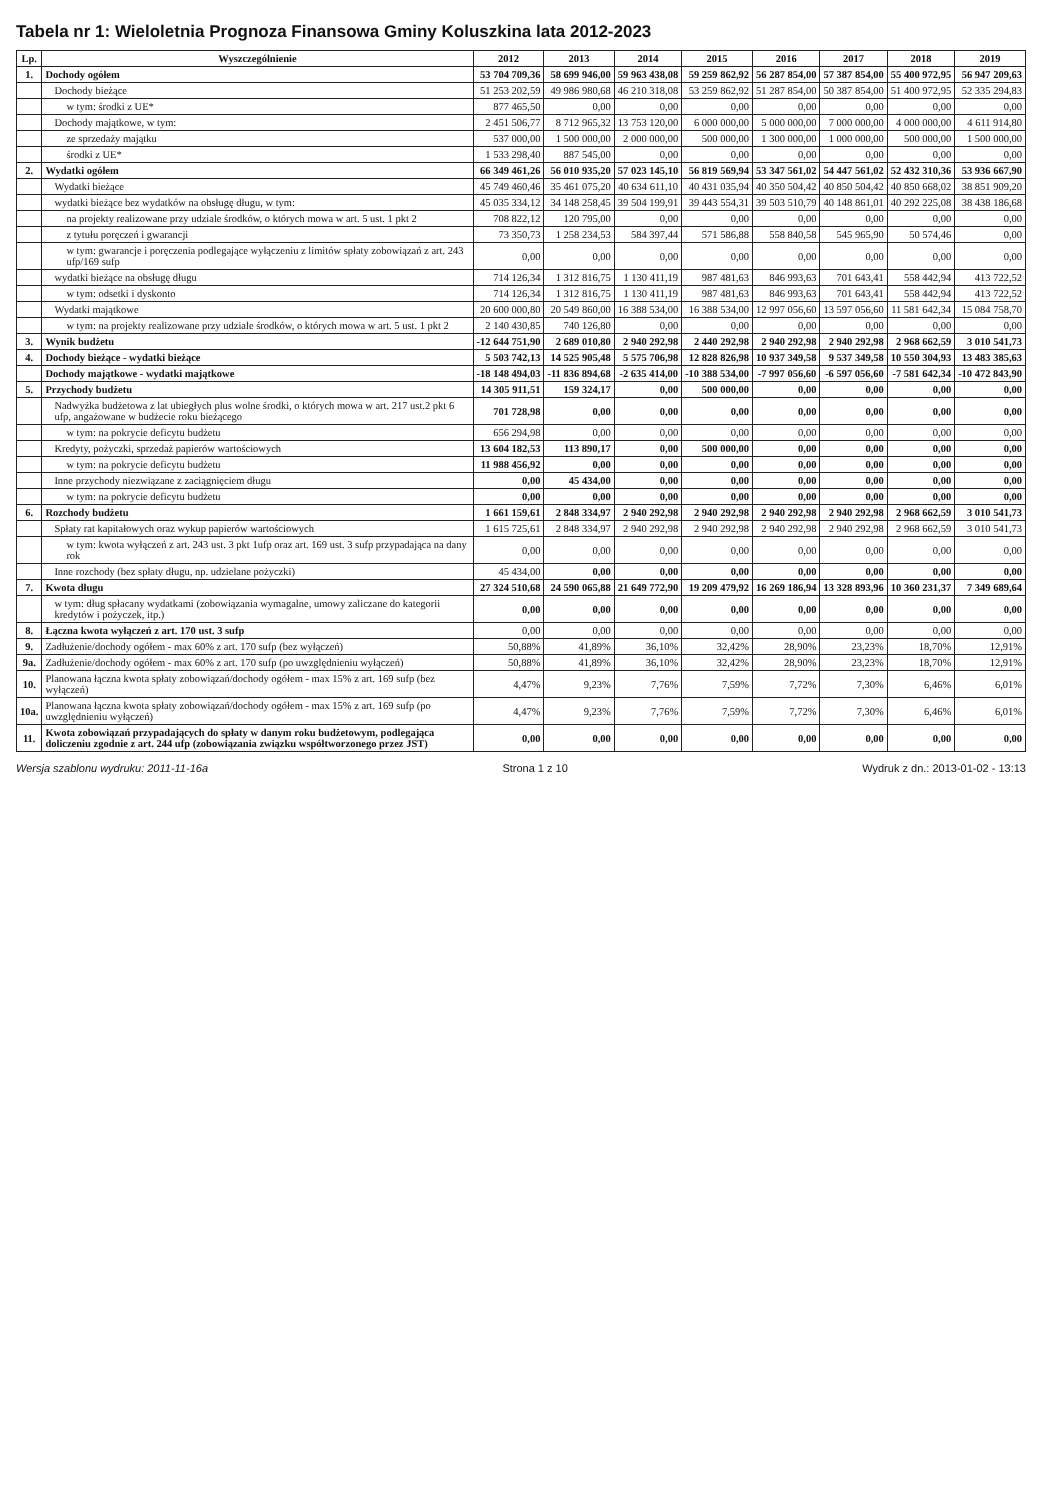Tabela nr 1: Wieloletnia Prognoza Finansowa Gminy Koluszkina lata 2012-2023
| Lp. | Wyszczególnienie | 2012 | 2013 | 2014 | 2015 | 2016 | 2017 | 2018 | 2019 |
| --- | --- | --- | --- | --- | --- | --- | --- | --- | --- |
| 1. | Dochody ogółem | 53 704 709,36 | 58 699 946,00 | 59 963 438,08 | 59 259 862,92 | 56 287 854,00 | 57 387 854,00 | 55 400 972,95 | 56 947 209,63 |
| | Dochody bieżące | 51 253 202,59 | 49 986 980,68 | 46 210 318,08 | 53 259 862,92 | 51 287 854,00 | 50 387 854,00 | 51 400 972,95 | 52 335 294,83 |
| | w tym: środki z UE* | 877 465,50 | 0,00 | 0,00 | 0,00 | 0,00 | 0,00 | 0,00 | 0,00 |
| | Dochody majątkowe, w tym: | 2 451 506,77 | 8 712 965,32 | 13 753 120,00 | 6 000 000,00 | 5 000 000,00 | 7 000 000,00 | 4 000 000,00 | 4 611 914,80 |
| | ze sprzedaży majątku | 537 000,00 | 1 500 000,00 | 2 000 000,00 | 500 000,00 | 1 300 000,00 | 1 000 000,00 | 500 000,00 | 1 500 000,00 |
| | środki z UE* | 1 533 298,40 | 887 545,00 | 0,00 | 0,00 | 0,00 | 0,00 | 0,00 | 0,00 |
| 2. | Wydatki ogółem | 66 349 461,26 | 56 010 935,20 | 57 023 145,10 | 56 819 569,94 | 53 347 561,02 | 54 447 561,02 | 52 432 310,36 | 53 936 667,90 |
| | Wydatki bieżące | 45 749 460,46 | 35 461 075,20 | 40 634 611,10 | 40 431 035,94 | 40 350 504,42 | 40 850 504,42 | 40 850 668,02 | 38 851 909,20 |
| | wydatki bieżące bez wydatków na obsługę długu, w tym: | 45 035 334,12 | 34 148 258,45 | 39 504 199,91 | 39 443 554,31 | 39 503 510,79 | 40 148 861,01 | 40 292 225,08 | 38 438 186,68 |
| | na projekty realizowane przy udziale środków, o których mowa w art. 5 ust. 1 pkt 2 | 708 822,12 | 120 795,00 | 0,00 | 0,00 | 0,00 | 0,00 | 0,00 | 0,00 |
| | z tytułu poręczeń i gwarancji | 73 350,73 | 1 258 234,53 | 584 397,44 | 571 586,88 | 558 840,58 | 545 965,90 | 50 574,46 | 0,00 |
| | w tym: gwarancje i poręczenia podlegające wyłączeniu z limitów spłaty zobowiązań z art. 243 ufp/169 sufp | 0,00 | 0,00 | 0,00 | 0,00 | 0,00 | 0,00 | 0,00 | 0,00 |
| | wydatki bieżące na obsługę długu | 714 126,34 | 1 312 816,75 | 1 130 411,19 | 987 481,63 | 846 993,63 | 701 643,41 | 558 442,94 | 413 722,52 |
| | w tym: odsetki i dyskonto | 714 126,34 | 1 312 816,75 | 1 130 411,19 | 987 481,63 | 846 993,63 | 701 643,41 | 558 442,94 | 413 722,52 |
| | Wydatki majątkowe | 20 600 000,80 | 20 549 860,00 | 16 388 534,00 | 16 388 534,00 | 12 997 056,60 | 13 597 056,60 | 11 581 642,34 | 15 084 758,70 |
| | w tym: na projekty realizowane przy udziale środków, o których mowa w art. 5 ust. 1 pkt 2 | 2 140 430,85 | 740 126,80 | 0,00 | 0,00 | 0,00 | 0,00 | 0,00 | 0,00 |
| 3. | Wynik budżetu | -12 644 751,90 | 2 689 010,80 | 2 940 292,98 | 2 440 292,98 | 2 940 292,98 | 2 940 292,98 | 2 968 662,59 | 3 010 541,73 |
| 4. | Dochody bieżące - wydatki bieżące | 5 503 742,13 | 14 525 905,48 | 5 575 706,98 | 12 828 826,98 | 10 937 349,58 | 9 537 349,58 | 10 550 304,93 | 13 483 385,63 |
| | Dochody majątkowe - wydatki majątkowe | -18 148 494,03 | -11 836 894,68 | -2 635 414,00 | -10 388 534,00 | -7 997 056,60 | -6 597 056,60 | -7 581 642,34 | -10 472 843,90 |
| 5. | Przychody budżetu | 14 305 911,51 | 159 324,17 | 0,00 | 500 000,00 | 0,00 | 0,00 | 0,00 | 0,00 |
| | Nadwyżka budżetowa z lat ubiegłych plus wolne środki, o których mowa w art. 217 ust.2 pkt 6 ufp, angażowane w budżecie roku bieżącego | 701 728,98 | 0,00 | 0,00 | 0,00 | 0,00 | 0,00 | 0,00 | 0,00 |
| | w tym: na pokrycie deficytu budżetu | 656 294,98 | 0,00 | 0,00 | 0,00 | 0,00 | 0,00 | 0,00 | 0,00 |
| | Kredyty, pożyczki, sprzedaż papierów wartościowych | 13 604 182,53 | 113 890,17 | 0,00 | 500 000,00 | 0,00 | 0,00 | 0,00 | 0,00 |
| | w tym: na pokrycie deficytu budżetu | 11 988 456,92 | 0,00 | 0,00 | 0,00 | 0,00 | 0,00 | 0,00 | 0,00 |
| | Inne przychody niezwiązane z zaciągnięciem długu | 0,00 | 45 434,00 | 0,00 | 0,00 | 0,00 | 0,00 | 0,00 | 0,00 |
| | w tym: na pokrycie deficytu budżetu | 0,00 | 0,00 | 0,00 | 0,00 | 0,00 | 0,00 | 0,00 | 0,00 |
| 6. | Rozchody budżetu | 1 661 159,61 | 2 848 334,97 | 2 940 292,98 | 2 940 292,98 | 2 940 292,98 | 2 940 292,98 | 2 968 662,59 | 3 010 541,73 |
| | Spłaty rat kapitałowych oraz wykup papierów wartościowych | 1 615 725,61 | 2 848 334,97 | 2 940 292,98 | 2 940 292,98 | 2 940 292,98 | 2 940 292,98 | 2 968 662,59 | 3 010 541,73 |
| | w tym: kwota wyłączeń z art. 243 ust. 3 pkt 1ufp oraz art. 169 ust. 3 sufp przypadająca na dany rok | 0,00 | 0,00 | 0,00 | 0,00 | 0,00 | 0,00 | 0,00 | 0,00 |
| | Inne rozchody (bez spłaty długu, np. udzielane pożyczki) | 45 434,00 | 0,00 | 0,00 | 0,00 | 0,00 | 0,00 | 0,00 | 0,00 |
| 7. | Kwota długu | 27 324 510,68 | 24 590 065,88 | 21 649 772,90 | 19 209 479,92 | 16 269 186,94 | 13 328 893,96 | 10 360 231,37 | 7 349 689,64 |
| | w tym: dług spłacany wydatkami (zobowiązania wymagalne, umowy zaliczane do kategorii kredytów i pożyczek, itp.) | 0,00 | 0,00 | 0,00 | 0,00 | 0,00 | 0,00 | 0,00 | 0,00 |
| 8. | Łączna kwota wyłączeń z art. 170 ust. 3 sufp | 0,00 | 0,00 | 0,00 | 0,00 | 0,00 | 0,00 | 0,00 | 0,00 |
| 9. | Zadłużenie/dochody ogółem - max 60% z art. 170 sufp (bez wyłączeń) | 50,88% | 41,89% | 36,10% | 32,42% | 28,90% | 23,23% | 18,70% | 12,91% |
| 9a. | Zadłużenie/dochody ogółem - max 60% z art. 170 sufp (po uwzględnieniu wyłączeń) | 50,88% | 41,89% | 36,10% | 32,42% | 28,90% | 23,23% | 18,70% | 12,91% |
| 10. | Planowana łączna kwota spłaty zobowiązań/dochody ogółem - max 15% z art. 169 sufp (bez wyłączeń) | 4,47% | 9,23% | 7,76% | 7,59% | 7,72% | 7,30% | 6,46% | 6,01% |
| 10a. | Planowana łączna kwota spłaty zobowiązań/dochody ogółem - max 15% z art. 169 sufp (po uwzględnieniu wyłączeń) | 4,47% | 9,23% | 7,76% | 7,59% | 7,72% | 7,30% | 6,46% | 6,01% |
| 11. | Kwota zobowiązań przypadających do spłaty w danym roku budżetowym, podlegająca doliczeniu zgodnie z art. 244 ufp (zobowiązania związku współtworzonego przez JST) | 0,00 | 0,00 | 0,00 | 0,00 | 0,00 | 0,00 | 0,00 | 0,00 |
Wersja szablonu wydruku: 2011-11-16a Strona 1 z 10 Wydruk z dn.: 2013-01-02 - 13:13